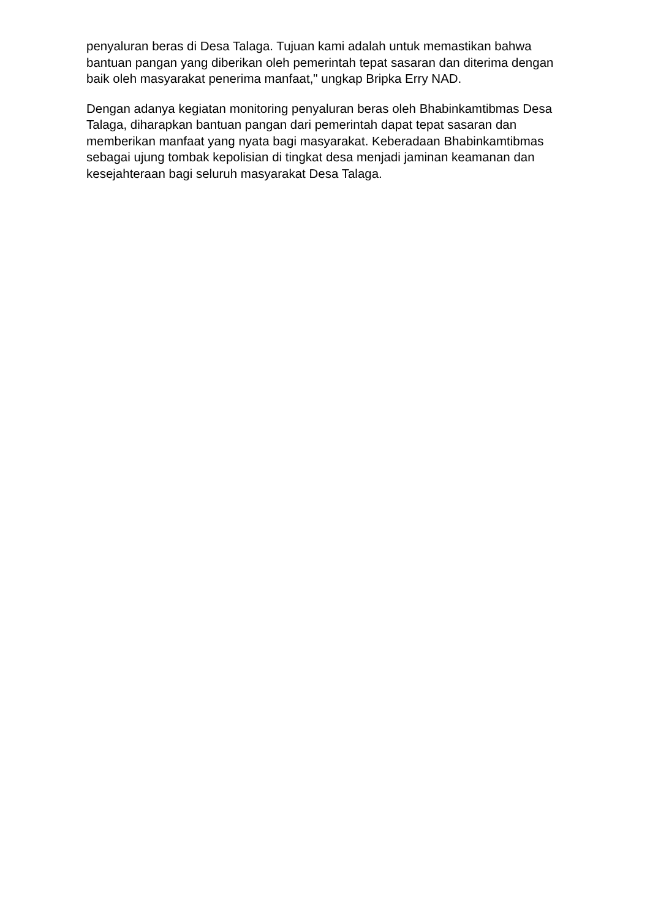penyaluran beras di Desa Talaga. Tujuan kami adalah untuk memastikan bahwa bantuan pangan yang diberikan oleh pemerintah tepat sasaran dan diterima dengan baik oleh masyarakat penerima manfaat," ungkap Bripka Erry NAD.
Dengan adanya kegiatan monitoring penyaluran beras oleh Bhabinkamtibmas Desa Talaga, diharapkan bantuan pangan dari pemerintah dapat tepat sasaran dan memberikan manfaat yang nyata bagi masyarakat. Keberadaan Bhabinkamtibmas sebagai ujung tombak kepolisian di tingkat desa menjadi jaminan keamanan dan kesejahteraan bagi seluruh masyarakat Desa Talaga.